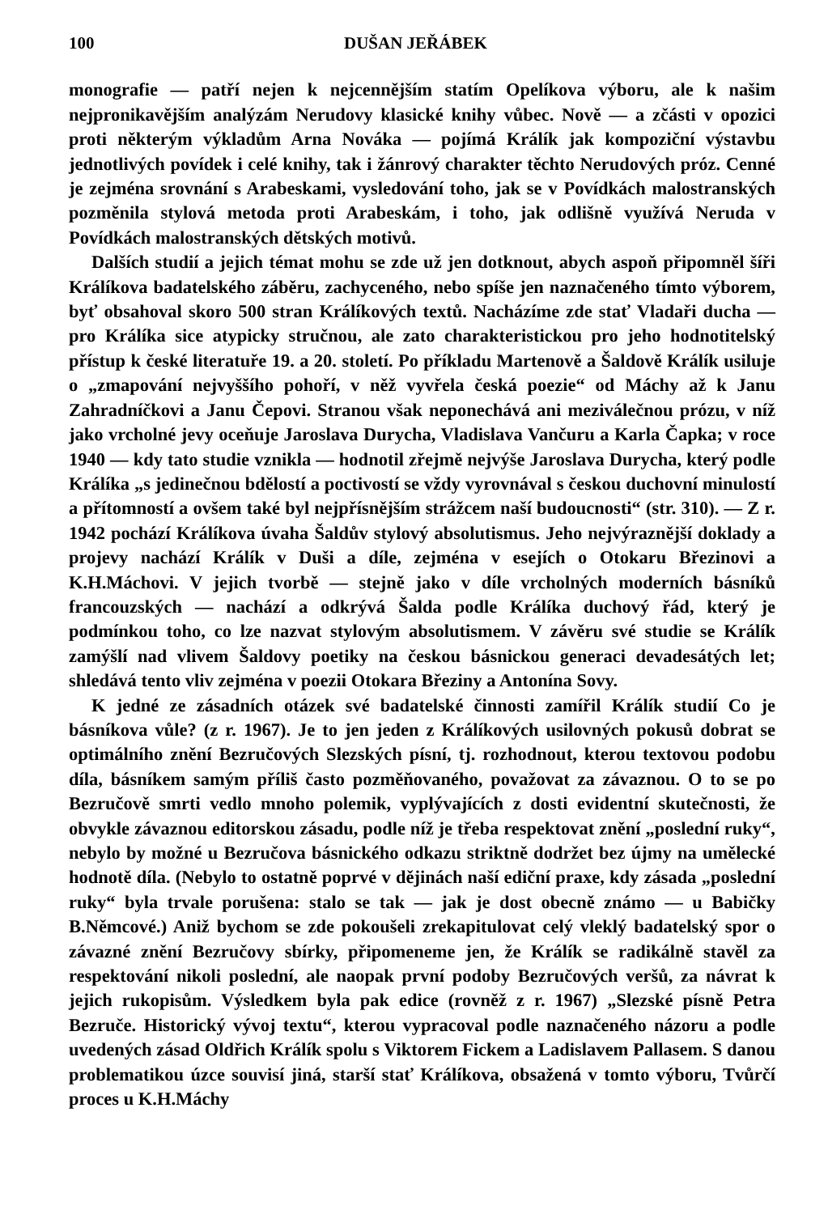100 DUŠAN JEŘÁBEK
monografie — patří nejen k nejcennějším statím Opelíkova výboru, ale k našim nejpronikavějším analýzám Nerudovy klasické knihy vůbec. Nově — a zčásti v opozici proti některým výkladům Arna Nováka — pojímá Králík jak kompoziční výstavbu jednotlivých povídek i celé knihy, tak i žánrový charakter těchto Nerudových próz. Cenné je zejména srovnání s Arabeskami, vysledování toho, jak se v Povídkách malostranských pozměnila stylová metoda proti Arabeskám, i toho, jak odlišně využívá Neruda v Povídkách malostranských dětských motivů.
Dalších studií a jejich témat mohu se zde už jen dotknout, abych aspoň připomněl šíři Králíkova badatelského záběru, zachyceného, nebo spíše jen naznačeného tímto výborem, byť obsahoval skoro 500 stran Králíkových textů. Nacházíme zde stať Vladaři ducha — pro Králíka sice atypicky stručnou, ale zato charakteristickou pro jeho hodnotitelský přístup k české literatuře 19. a 20. století. Po příkladu Martenově a Šaldově Králík usiluje o „zmapování nejvyššího pohoří, v něž vyvřela česká poezie“ od Máchy až k Janu Zahradníčkovi a Janu Čepovi. Stranou však neponechává ani meziválečnou prózu, v níž jako vrcholné jevy oceňuje Jaroslava Durycha, Vladislava Vančuru a Karla Čapka; v roce 1940 — kdy tato studie vznikla — hodnotil zřejmě nejvýše Jaroslava Durycha, který podle Králíka „s jedinečnou bdělostí a poctivostí se vždy vyrovnával s českou duchovní minulostí a přítomností a ovšem také byl nejpřísnějším strážcem naší budoucnosti“ (str. 310). — Z r. 1942 pochází Králíkova úvaha Šaldův stylový absolutismus. Jeho nejvýraznější doklady a projevy nachází Králík v Duši a díle, zejména v esejích o Otokaru Březinovi a K.H.Máchovi. V jejich tvorbě — stejně jako v díle vrcholných moderních básníků francouzských — nachází a odkrývá Šalda podle Králíka duchový řád, který je podmínkou toho, co lze nazvat stylovým absolutismem. V závěru své studie se Králík zamýšlí nad vlivem Šaldovy poetiky na českou básnickou generaci devadesátých let; shledává tento vliv zejména v poezii Otokara Březiny a Antonína Sovy.
K jedné ze zásadních otázek své badatelské činnosti zamířil Králík studií Co je básníkova vůle? (z r. 1967). Je to jen jeden z Králíkových usilovných pokusů dobrat se optimálního znění Bezručových Slezských písní, tj. rozhodnout, kterou textovou podobu díla, básníkem samým příliš často pozměňovaného, považovat za závaznou. O to se po Bezručově smrti vedlo mnoho polemik, vyplývajících z dosti evidentní skutečnosti, že obvykle závaznou editorskou zásadu, podle níž je třeba respektovat znění „poslední ruky“, nebylo by možné u Bezručova básnického odkazu striktně dodržet bez újmy na umělecké hodnotě díla. (Nebylo to ostatně poprvé v dějinách naší ediční praxe, kdy zásada „poslední ruky“ byla trvale porušena: stalo se tak — jak je dost obecně známo — u Babičky B.Němcové.) Aniž bychom se zde pokoušeli zrekapitulovat celý vleklý badatelský spor o závazné znění Bezručovy sbírky, připomeneme jen, že Králík se radikálně stavěl za respektování nikoli poslední, ale naopak první podoby Bezručových veršů, za návrat k jejich rukopisům. Výsledkem byla pak edice (rovněž z r. 1967) „Slezské písně Petra Bezruče. Historický vývoj textu“, kterou vypracoval podle naznačeného názoru a podle uvedených zásad Oldřich Králík spolu s Viktorem Fickem a Ladislavem Pallasem. S danou problematikou úzce souvisí jiná, starší stať Králíkova, obsažená v tomto výboru, Tvůrčí proces u K.H.Máchy